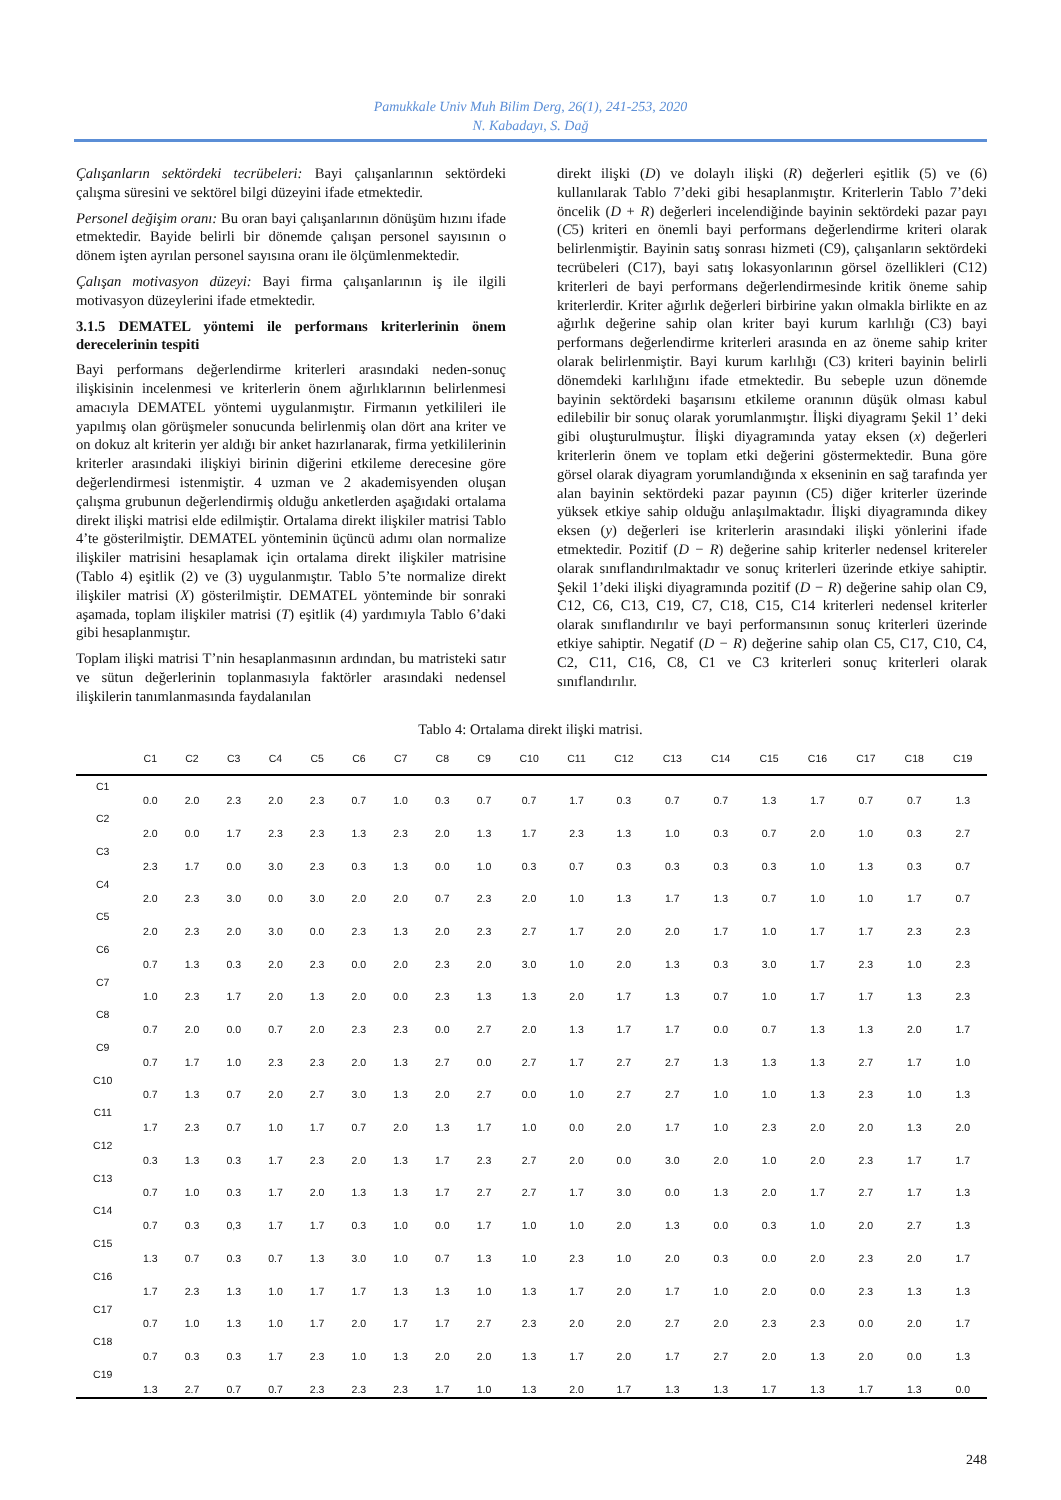Pamukkale Univ Muh Bilim Derg, 26(1), 241-253, 2020
N. Kabadayı, S. Dağ
Çalışanların sektördeki tecrübeleri: Bayi çalışanlarının sektördeki çalışma süresini ve sektörel bilgi düzeyini ifade etmektedir.
Personel değişim oranı: Bu oran bayi çalışanlarının dönüşüm hızını ifade etmektedir. Bayide belirli bir dönemde çalışan personel sayısının o dönem işten ayrılan personel sayısına oranı ile ölçümlenmektedir.
Çalışan motivasyon düzeyi: Bayi firma çalışanlarının iş ile ilgili motivasyon düzeylerini ifade etmektedir.
3.1.5 DEMATEL yöntemi ile performans kriterlerinin önem derecelerinin tespiti
Bayi performans değerlendirme kriterleri arasındaki neden-sonuç ilişkisinin incelenmesi ve kriterlerin önem ağırlıklarının belirlenmesi amacıyla DEMATEL yöntemi uygulanmıştır. Firmanın yetkilileri ile yapılmış olan görüşmeler sonucunda belirlenmiş olan dört ana kriter ve on dokuz alt kriterin yer aldığı bir anket hazırlanarak, firma yetkililerinin kriterler arasındaki ilişkiyi birinin diğerini etkileme derecesine göre değerlendirmesi istenmiştir. 4 uzman ve 2 akademisyenden oluşan çalışma grubunun değerlendirmiş olduğu anketlerden aşağıdaki ortalama direkt ilişki matrisi elde edilmiştir. Ortalama direkt ilişkiler matrisi Tablo 4’te gösterilmiştir. DEMATEL yönteminin üçüncü adımı olan normalize ilişkiler matrisini hesaplamak için ortalama direkt ilişkiler matrisine (Tablo 4) eşitlik (2) ve (3) uygulanmıştır. Tablo 5’te normalize direkt ilişkiler matrisi (X) gösterilmiştir. DEMATEL yönteminde bir sonraki aşamada, toplam ilişkiler matrisi (T) eşitlik (4) yardımıyla Tablo 6’daki gibi hesaplanmıştır.
Toplam ilişki matrisi T’nin hesaplanmasının ardından, bu matristeki satır ve sütun değerlerinin toplanmasıyla faktörler arasındaki nedensel ilişkilerin tanımlanmasında faydalanılan
direkt ilişki (D) ve dolaylı ilişki (R) değerleri eşitlik (5) ve (6) kullanılarak Tablo 7’deki gibi hesaplanmıştır. Kriterlerin Tablo 7’deki öncelik (D + R) değerleri incelendiğinde bayinin sektördeki pazar payı (C5) kriteri en önemli bayi performans değerlendirme kriteri olarak belirlenmiştir. Bayinin satış sonrası hizmeti (C9), çalışanların sektördeki tecrübeleri (C17), bayi satış lokasyonlarının görsel özellikleri (C12) kriterleri de bayi performans değerlendirmesinde kritik öneme sahip kriterlerdir. Kriter ağırlık değerleri birbirine yakın olmakla birlikte en az ağırlık değerine sahip olan kriter bayi kurum karlılığı (C3) bayi performans değerlendirme kriterleri arasında en az öneme sahip kriter olarak belirlenmiştir. Bayi kurum karlılığı (C3) kriteri bayinin belirli dönemdeki karlılığını ifade etmektedir. Bu sebeple uzun dönemde bayinin sektördeki başarısını etkileme oranının düşük olması kabul edilebilir bir sonuç olarak yorumlanmıştır. İlişki diyagramı Şekil 1’ deki gibi oluşturulmuştur. İlişki diyagramında yatay eksen (x) değerleri kriterlerin önem ve toplam etki değerini göstermektedir. Buna göre görsel olarak diyagram yorumlandığında x ekseninin en sağ tarafında yer alan bayinin sektördeki pazar payının (C5) diğer kriterler üzerinde yüksek etkiye sahip olduğu anlaşılmaktadır. İlişki diyagramında dikey eksen (y) değerleri ise kriterlerin arasındaki ilişki yönlerini ifade etmektedir. Pozitif (D − R) değerine sahip kriterler nedensel kritereler olarak sınıflandırılmaktadır ve sonuç kriterleri üzerinde etkiye sahiptir. Şekil 1’deki ilişki diyagramında pozitif (D − R) değerine sahip olan C9, C12, C6, C13, C19, C7, C18, C15, C14 kriterleri nedensel kriterler olarak sınıflandırılır ve bayi performansının sonuç kriterleri üzerinde etkiye sahiptir. Negatif (D − R) değerine sahip olan C5, C17, C10, C4, C2, C11, C16, C8, C1 ve C3 kriterleri sonuç kriterleri olarak sınıflandırılır.
Tablo 4: Ortalama direkt ilişki matrisi.
| | C1 | C2 | C3 | C4 | C5 | C6 | C7 | C8 | C9 | C10 | C11 | C12 | C13 | C14 | C15 | C16 | C17 | C18 | C19 |
| --- | --- | --- | --- | --- | --- | --- | --- | --- | --- | --- | --- | --- | --- | --- | --- | --- | --- | --- | --- |
| C1 | 0.0 | 2.0 | 2.3 | 2.0 | 2.3 | 0.7 | 1.0 | 0.3 | 0.7 | 0.7 | 1.7 | 0.3 | 0.7 | 0.7 | 1.3 | 1.7 | 0.7 | 0.7 | 1.3 |
| C2 | 2.0 | 0.0 | 1.7 | 2.3 | 2.3 | 1.3 | 2.3 | 2.0 | 1.3 | 1.7 | 2.3 | 1.3 | 1.0 | 0.3 | 0.7 | 2.0 | 1.0 | 0.3 | 2.7 |
| C3 | 2.3 | 1.7 | 0.0 | 3.0 | 2.3 | 0.3 | 1.3 | 0.0 | 1.0 | 0.3 | 0.7 | 0.3 | 0.3 | 0.3 | 0.3 | 1.0 | 1.3 | 0.3 | 0.7 |
| C4 | 2.0 | 2.3 | 3.0 | 0.0 | 3.0 | 2.0 | 2.0 | 0.7 | 2.3 | 2.0 | 1.0 | 1.3 | 1.7 | 1.3 | 0.7 | 1.0 | 1.0 | 1.7 | 0.7 |
| C5 | 2.0 | 2.3 | 2.0 | 3.0 | 0.0 | 2.3 | 1.3 | 2.0 | 2.3 | 2.7 | 1.7 | 2.0 | 2.0 | 1.7 | 1.0 | 1.7 | 1.7 | 2.3 | 2.3 |
| C6 | 0.7 | 1.3 | 0.3 | 2.0 | 2.3 | 0.0 | 2.0 | 2.3 | 2.0 | 3.0 | 1.0 | 2.0 | 1.3 | 0.3 | 3.0 | 1.7 | 2.3 | 1.0 | 2.3 |
| C7 | 1.0 | 2.3 | 1.7 | 2.0 | 1.3 | 2.0 | 0.0 | 2.3 | 1.3 | 1.3 | 2.0 | 1.7 | 1.3 | 0.7 | 1.0 | 1.7 | 1.7 | 1.3 | 2.3 |
| C8 | 0.7 | 2.0 | 0.0 | 0.7 | 2.0 | 2.3 | 2.3 | 0.0 | 2.7 | 2.0 | 1.3 | 1.7 | 1.7 | 0.0 | 0.7 | 1.3 | 1.3 | 2.0 | 1.7 |
| C9 | 0.7 | 1.7 | 1.0 | 2.3 | 2.3 | 2.0 | 1.3 | 2.7 | 0.0 | 2.7 | 1.7 | 2.7 | 2.7 | 1.3 | 1.3 | 1.3 | 2.7 | 1.7 | 1.0 |
| C10 | 0.7 | 1.3 | 0.7 | 2.0 | 2.7 | 3.0 | 1.3 | 2.0 | 2.7 | 0.0 | 1.0 | 2.7 | 2.7 | 1.0 | 1.0 | 1.3 | 2.3 | 1.0 | 1.3 |
| C11 | 1.7 | 2.3 | 0.7 | 1.0 | 1.7 | 0.7 | 2.0 | 1.3 | 1.7 | 1.0 | 0.0 | 2.0 | 1.7 | 1.0 | 2.3 | 2.0 | 2.0 | 1.3 | 2.0 |
| C12 | 0.3 | 1.3 | 0.3 | 1.7 | 2.3 | 2.0 | 1.3 | 1.7 | 2.3 | 2.7 | 2.0 | 0.0 | 3.0 | 2.0 | 1.0 | 2.0 | 2.3 | 1.7 | 1.7 |
| C13 | 0.7 | 1.0 | 0.3 | 1.7 | 2.0 | 1.3 | 1.3 | 1.7 | 2.7 | 2.7 | 1.7 | 3.0 | 0.0 | 1.3 | 2.0 | 1.7 | 2.7 | 1.7 | 1.3 |
| C14 | 0.7 | 0.3 | 0,3 | 1.7 | 1.7 | 0.3 | 1.0 | 0.0 | 1.7 | 1.0 | 1.0 | 2.0 | 1.3 | 0.0 | 0.3 | 1.0 | 2.0 | 2.7 | 1.3 |
| C15 | 1.3 | 0.7 | 0.3 | 0.7 | 1.3 | 3.0 | 1.0 | 0.7 | 1.3 | 1.0 | 2.3 | 1.0 | 2.0 | 0.3 | 0.0 | 2.0 | 2.3 | 2.0 | 1.7 |
| C16 | 1.7 | 2.3 | 1.3 | 1.0 | 1.7 | 1.7 | 1.3 | 1.3 | 1.0 | 1.3 | 1.7 | 2.0 | 1.7 | 1.0 | 2.0 | 0.0 | 2.3 | 1.3 | 1.3 |
| C17 | 0.7 | 1.0 | 1.3 | 1.0 | 1.7 | 2.0 | 1.7 | 1.7 | 2.7 | 2.3 | 2.0 | 2.0 | 2.7 | 2.0 | 2.3 | 2.3 | 0.0 | 2.0 | 1.7 |
| C18 | 0.7 | 0.3 | 0.3 | 1.7 | 2.3 | 1.0 | 1.3 | 2.0 | 2.0 | 1.3 | 1.7 | 2.0 | 1.7 | 2.7 | 2.0 | 1.3 | 2.0 | 0.0 | 1.3 |
| C19 | 1.3 | 2.7 | 0.7 | 0.7 | 2.3 | 2.3 | 2.3 | 1.7 | 1.0 | 1.3 | 2.0 | 1.7 | 1.3 | 1.3 | 1.7 | 1.3 | 1.7 | 1.3 | 0.0 |
248